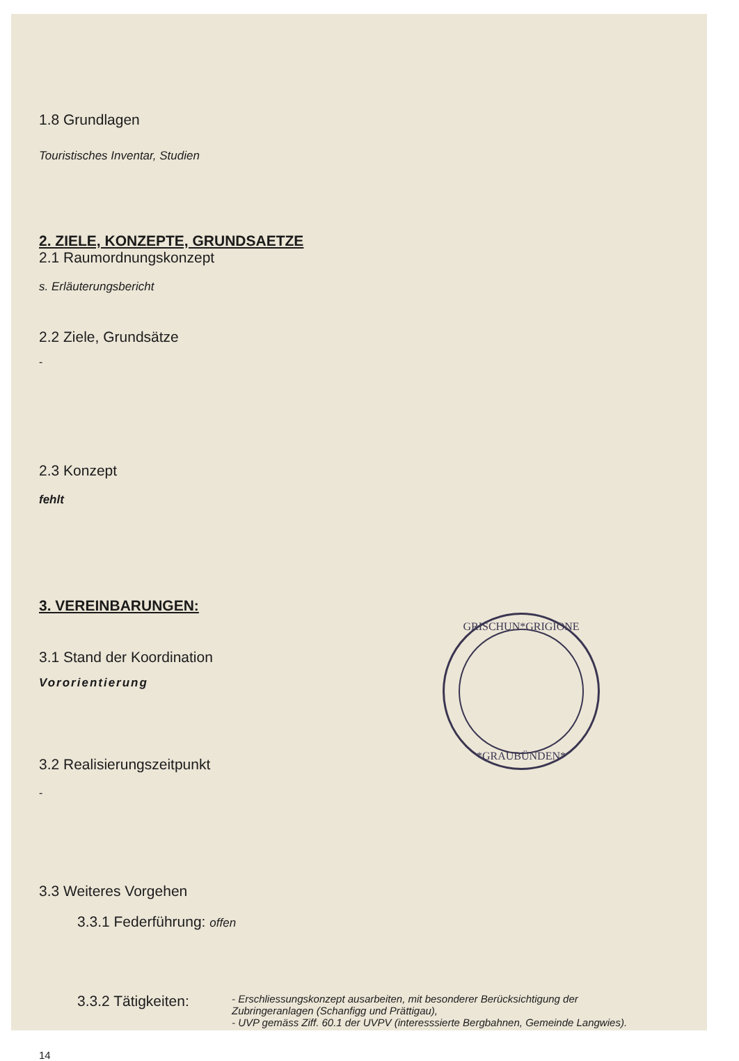1.8 Grundlagen
Touristisches Inventar, Studien
2. ZIELE, KONZEPTE, GRUNDSAETZE
2.1 Raumordnungskonzept
s. Erläuterungsbericht
2.2 Ziele, Grundsätze
-
2.3 Konzept
fehlt
3. VEREINBARUNGEN:
3.1 Stand der Koordination
Vororientierung
3.2 Realisierungszeitpunkt
-
3.3 Weiteres Vorgehen
3.3.1 Federführung: offen
3.3.2 Tätigkeiten:
- Erschliessungskonzept ausarbeiten, mit besonderer Berücksichtigung der Zubringeranlagen (Schanfigg und Prättigau),
- UVP gemäss Ziff. 60.1 der UVPV (interesssierte Bergbahnen, Gemeinde Langwies).
14
GRISCHUN*GRIGIONE
*GRAUBÜNDEN*